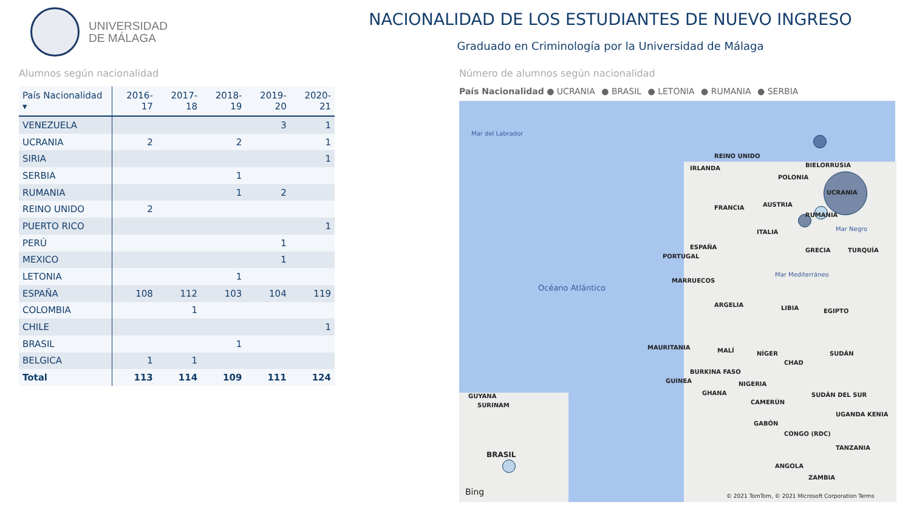UNIVERSIDAD
DE MÁLAGA
NACIONALIDAD DE LOS ESTUDIANTES DE NUEVO INGRESO
Graduado en Criminología por la Universidad de Málaga
Alumnos según nacionalidad
| País Nacionalidad ▾ | 2016-17 | 2017-18 | 2018-19 | 2019-20 | 2020-21 |
| --- | --- | --- | --- | --- | --- |
| VENEZUELA | | | | 3 | 1 |
| UCRANIA | 2 | | 2 | | 1 |
| SIRIA | | | | | 1 |
| SERBIA | | | 1 | | |
| RUMANIA | | | 1 | 2 | |
| REINO UNIDO | 2 | | | | |
| PUERTO RICO | | | | | 1 |
| PERÚ | | | | 1 | |
| MEXICO | | | | 1 | |
| LETONIA | | | 1 | | |
| ESPAÑA | 108 | 112 | 103 | 104 | 119 |
| COLOMBIA | | 1 | | | |
| CHILE | | | | | 1 |
| BRASIL | | | 1 | | |
| BELGICA | 1 | 1 | | | |
| Total | 113 | 114 | 109 | 111 | 124 |
Número de alumnos según nacionalidad
País Nacionalidad ● UCRANIA ● BRASIL ● LETONIA ● RUMANIA ● SERBIA
Mar del Labrador
REINO UNIDO
IRLANDA BIELORRUSIA
POLONIA
UCRANIA
FRANCIA AUSTRIA
RUMANIA
ITALIA Mar Negro
ESPAÑA
PORTUGAL
GRECIA TURQUÍA
Mar Mediterráneo
MARRUECOS
Océano Atlántico
ARGELIA LIBIA EGIPTO
MAURITANIA MALÍ NÍGER
CHAD
SUDÁN
BURKINA FASO
GUINEA NIGERIA
GHANA SUDÁN DEL SUR
GUYANA
SURINAM CAMERÚN
UGANDA KENIA
GABÓN
CONGO (RDC)
TANZANIA
BRASIL
ANGOLA
ZAMBIA
Bing
© 2021 TomTom, © 2021 Microsoft Corporation Terms